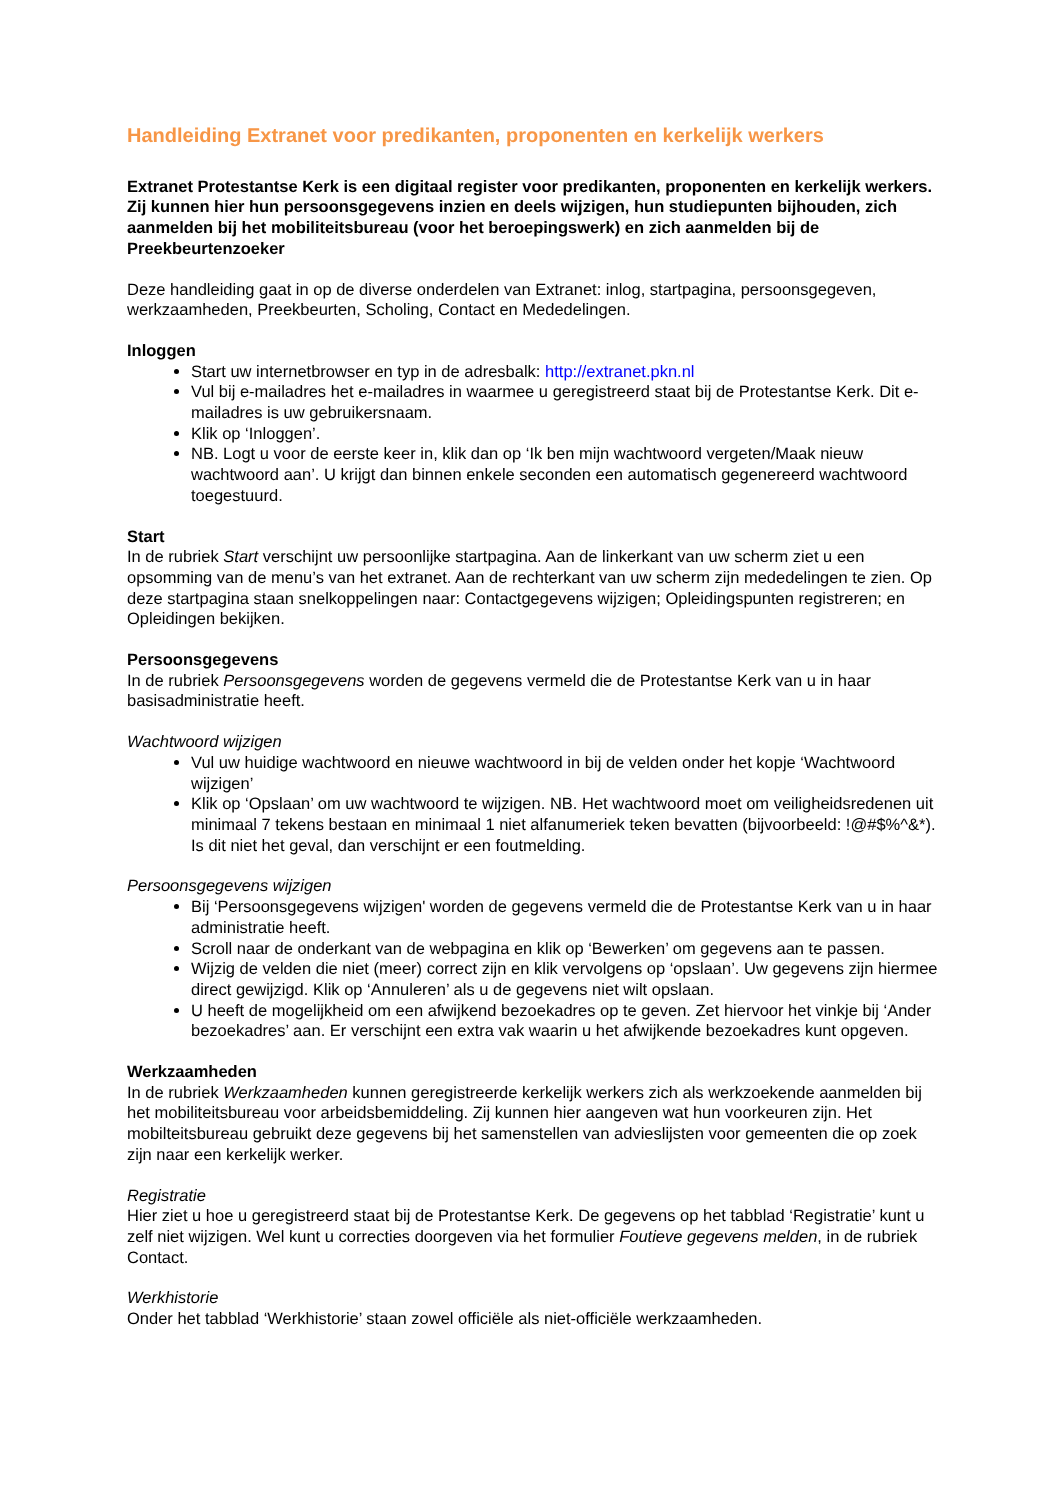Handleiding Extranet voor predikanten, proponenten en kerkelijk werkers
Extranet Protestantse Kerk is een digitaal register voor predikanten, proponenten en kerkelijk werkers. Zij kunnen hier hun persoonsgegevens inzien en deels wijzigen, hun studiepunten bijhouden, zich aanmelden bij het mobiliteitsbureau (voor het beroepingswerk) en zich aanmelden bij de Preekbeurtenzoeker
Deze handleiding gaat in op de diverse onderdelen van Extranet: inlog, startpagina, persoonsgegeven, werkzaamheden, Preekbeurten, Scholing, Contact en Mededelingen.
Inloggen
Start uw internetbrowser en typ in de adresbalk: http://extranet.pkn.nl
Vul bij e-mailadres het e-mailadres in waarmee u geregistreerd staat bij de Protestantse Kerk. Dit e-mailadres is uw gebruikersnaam.
Klik op ‘Inloggen’.
NB. Logt u voor de eerste keer in, klik dan op ‘Ik ben mijn wachtwoord vergeten/Maak nieuw wachtwoord aan’. U krijgt dan binnen enkele seconden een automatisch gegenereerd wachtwoord toegestuurd.
Start
In de rubriek Start verschijnt uw persoonlijke startpagina. Aan de linkerkant van uw scherm ziet u een opsomming van de menu’s van het extranet. Aan de rechterkant van uw scherm zijn mededelingen te zien. Op deze startpagina staan snelkoppelingen naar: Contactgegevens wijzigen; Opleidingspunten registreren; en Opleidingen bekijken.
Persoonsgegevens
In de rubriek Persoonsgegevens worden de gegevens vermeld die de Protestantse Kerk van u in haar basisadministratie heeft.
Wachtwoord wijzigen
Vul uw huidige wachtwoord en nieuwe wachtwoord in bij de velden onder het kopje ‘Wachtwoord wijzigen’
Klik op ‘Opslaan’ om uw wachtwoord te wijzigen. NB. Het wachtwoord moet om veiligheidsredenen uit minimaal 7 tekens bestaan en minimaal 1 niet alfanumeriek teken bevatten (bijvoorbeeld: !@#$%^&*). Is dit niet het geval, dan verschijnt er een foutmelding.
Persoonsgegevens wijzigen
Bij ‘Persoonsgegevens wijzigen' worden de gegevens vermeld die de Protestantse Kerk van u in haar administratie heeft.
Scroll naar de onderkant van de webpagina en klik op ‘Bewerken’ om gegevens aan te passen.
Wijzig de velden die niet (meer) correct zijn en klik vervolgens op ‘opslaan’. Uw gegevens zijn hiermee direct gewijzigd. Klik op ‘Annuleren’ als u de gegevens niet wilt opslaan.
U heeft de mogelijkheid om een afwijkend bezoekadres op te geven. Zet hiervoor het vinkje bij ‘Ander bezoekadres’ aan. Er verschijnt een extra vak waarin u het afwijkende bezoekadres kunt opgeven.
Werkzaamheden
In de rubriek Werkzaamheden kunnen geregistreerde kerkelijk werkers zich als werkzoekende aanmelden bij het mobiliteitsbureau voor arbeidsbemiddeling. Zij kunnen hier aangeven wat hun voorkeuren zijn. Het mobilteitsbureau gebruikt deze gegevens bij het samenstellen van advieslijsten voor gemeenten die op zoek zijn naar een kerkelijk werker.
Registratie
Hier ziet u hoe u geregistreerd staat bij de Protestantse Kerk. De gegevens op het tabblad ‘Registratie’ kunt u zelf niet wijzigen. Wel kunt u correcties doorgeven via het formulier Foutieve gegevens melden, in de rubriek Contact.
Werkhistorie
Onder het tabblad ‘Werkhistorie’ staan zowel officiële als niet-officiële werkzaamheden.